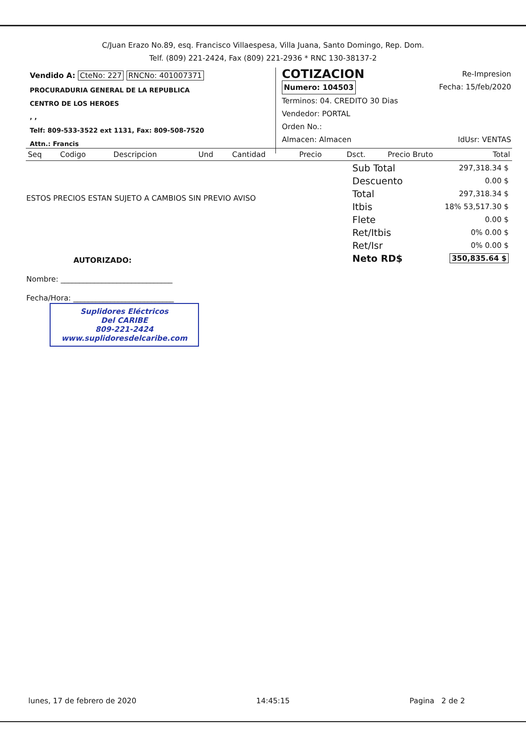C/Juan Erazo No.89, esq. Francisco Villaespesa, Villa Juana, Santo Domingo, Rep. Dom.
Telf. (809) 221-2424, Fax (809) 221-2936 * RNC 130-38137-2
Vendido A: CteNo: 227 RNCNo: 401007371
PROCURADURIA GENERAL DE LA REPUBLICA
CENTRO DE LOS HEROES
, ,
Telf: 809-533-3522 ext 1131, Fax: 809-508-7520
Attn.: Francis
COTIZACION
Re-Impresion
Numero: 104503 Fecha: 15/feb/2020
Terminos: 04. CREDITO 30 Dias
Vendedor: PORTAL
Orden No.:
Almacen: Almacen IdUsr: VENTAS
| Seq | Codigo | Descripcion | Und | Cantidad | Precio | Dsct. | Precio Bruto | Total |
| --- | --- | --- | --- | --- | --- | --- | --- | --- |
| Sub Total | 297,318.34 $ |
| Descuento | 0.00 $ |
| Total | 297,318.34 $ |
| Itbis | 18% 53,517.30 $ |
| Flete | 0.00 $ |
| Ret/Itbis | 0% 0.00 $ |
| Ret/Isr | 0% 0.00 $ |
| Neto RD$ | 350,835.64 $ |
ESTOS PRECIOS ESTAN SUJETO A CAMBIOS SIN PREVIO AVISO
AUTORIZADO:
Nombre: ______________________________
Fecha/Hora: ___________________________
Suplidores Eléctricos
Del CARIBE
809-221-2424
www.suplidoresdelcaribe.com
lunes, 17 de febrero de 2020 14:45:15 Pagina 2 de 2